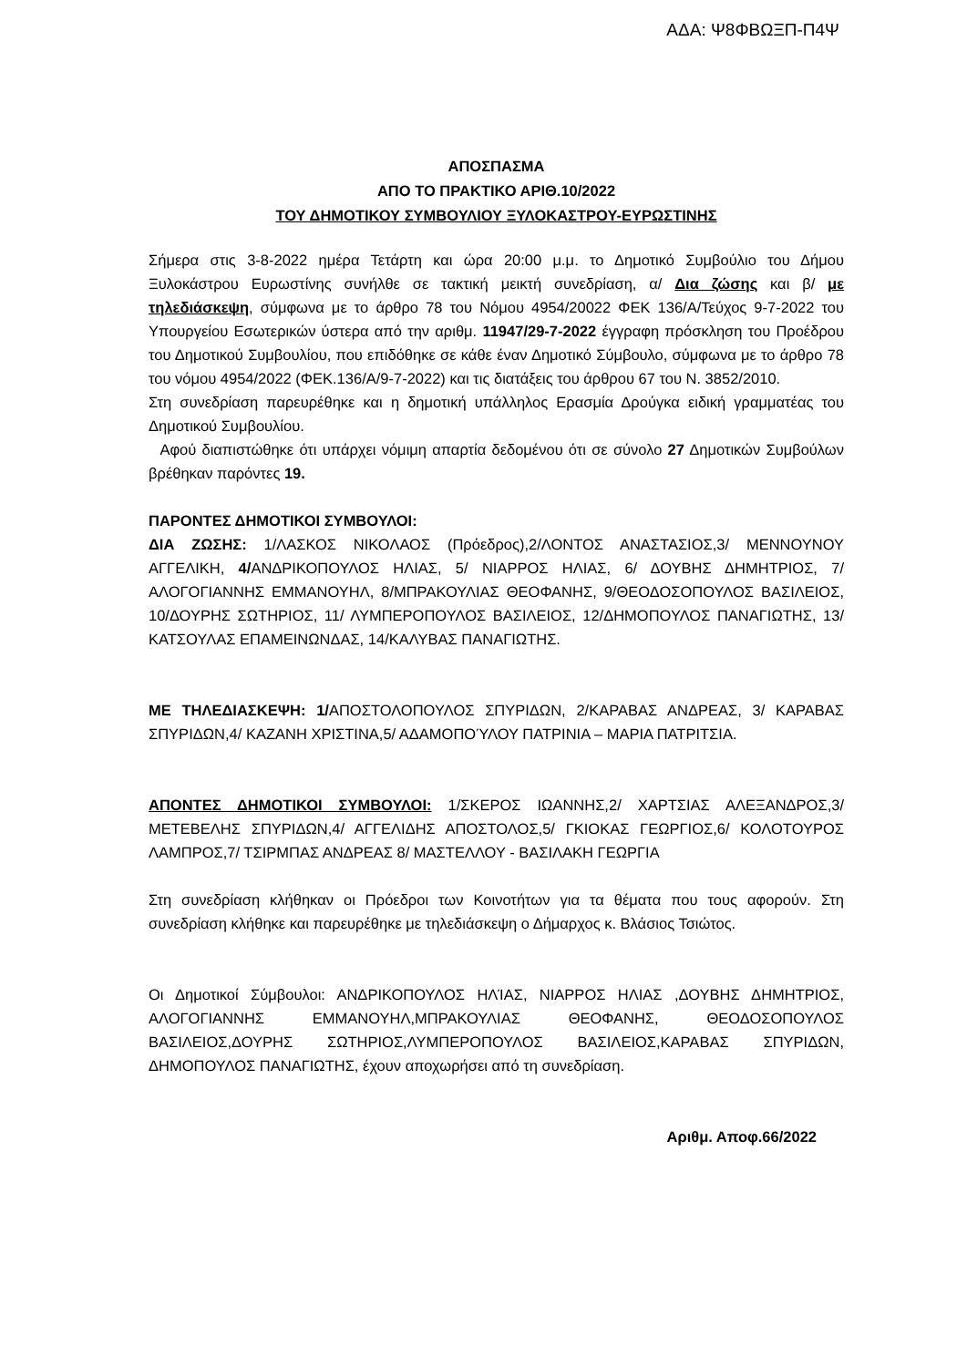ΑΔΑ: Ψ8ΦΒΩΞΠ-Π4Ψ
ΑΠΟΣΠΑΣΜΑ
ΑΠΟ ΤΟ ΠΡΑΚΤΙΚΟ ΑΡΙΘ.10/2022
ΤΟΥ ΔΗΜΟΤΙΚΟΥ ΣΥΜΒΟΥΛΙΟΥ ΞΥΛΟΚΑΣΤΡΟΥ-ΕΥΡΩΣΤΙΝΗΣ
Σήμερα στις 3-8-2022 ημέρα Τετάρτη και ώρα 20:00 μ.μ. το Δημοτικό Συμβούλιο του Δήμου Ξυλοκάστρου Ευρωστίνης συνήλθε σε τακτική μεικτή συνεδρίαση, α/ Δια ζώσης και β/ με τηλεδιάσκεψη, σύμφωνα με το άρθρο 78 του Νόμου 4954/20022 ΦΕΚ 136/Α/Τεύχος 9-7-2022 του Υπουργείου Εσωτερικών ύστερα από την αριθμ. 11947/29-7-2022 έγγραφη πρόσκληση του Προέδρου του Δημοτικού Συμβουλίου, που επιδόθηκε σε κάθε έναν Δημοτικό Σύμβουλο, σύμφωνα με το άρθρο 78 του νόμου 4954/2022 (ΦΕΚ.136/Α/9-7-2022) και τις διατάξεις του άρθρου 67 του Ν. 3852/2010.
Στη συνεδρίαση παρευρέθηκε και η δημοτική υπάλληλος Ερασμία Δρούγκα ειδική γραμματέας του Δημοτικού Συμβουλίου.
Αφού διαπιστώθηκε ότι υπάρχει νόμιμη απαρτία δεδομένου ότι σε σύνολο 27 Δημοτικών Συμβούλων βρέθηκαν παρόντες 19.
ΠΑΡΟΝΤΕΣ ΔΗΜΟΤΙΚΟΙ ΣΥΜΒΟΥΛΟΙ:
ΔΙΑ ΖΩΣΗΣ: 1/ΛΑΣΚΟΣ ΝΙΚΟΛΑΟΣ (Πρόεδρος),2/ΛΟΝΤΟΣ ΑΝΑΣΤΑΣΙΟΣ,3/ ΜΕΝΝΟΥΝΟΥ ΑΓΓΕΛΙΚΗ, 4/ΑΝΔΡΙΚΟΠΟΥΛΟΣ ΗΛΙΑΣ, 5/ ΝΙΑΡΡΟΣ ΗΛΙΑΣ, 6/ ΔΟΥΒΗΣ ΔΗΜΗΤΡΙΟΣ, 7/ΑΛΟΓΟΓΙΑΝΝΗΣ ΕΜΜΑΝΟΥΗΛ, 8/ΜΠΡΑΚΟΥΛΙΑΣ ΘΕΟΦΑΝΗΣ, 9/ΘΕΟΔΟΣΟΠΟΥΛΟΣ ΒΑΣΙΛΕΙΟΣ, 10/ΔΟΥΡΗΣ ΣΩΤΗΡΙΟΣ, 11/ ΛΥΜΠΕΡΟΠΟΥΛΟΣ ΒΑΣΙΛΕΙΟΣ, 12/ΔΗΜΟΠΟΥΛΟΣ ΠΑΝΑΓΙΩΤΗΣ, 13/ΚΑΤΣΟΥΛΑΣ ΕΠΑΜΕΙΝΩΝΔΑΣ, 14/ΚΑΛΥΒΑΣ ΠΑΝΑΓΙΩΤΗΣ.
ΜΕ ΤΗΛΕΔΙΑΣΚΕΨΗ: 1/ΑΠΟΣΤΟΛΟΠΟΥΛΟΣ ΣΠΥΡΙΔΩΝ, 2/ΚΑΡΑΒΑΣ ΑΝΔΡΕΑΣ, 3/ ΚΑΡΑΒΑΣ ΣΠΥΡΙΔΩΝ,4/ ΚΑΖΑΝΗ ΧΡΙΣΤΙΝΑ,5/ ΑΔΑΜΟΠΟΎΛΟΥ ΠΑΤΡΙΝΙΑ – ΜΑΡΙΑ ΠΑΤΡΙΤΣΙΑ.
ΑΠΟΝΤΕΣ ΔΗΜΟΤΙΚΟΙ ΣΥΜΒΟΥΛΟΙ: 1/ΣΚΕΡΟΣ ΙΩΑΝΝΗΣ,2/ ΧΑΡΤΣΙΑΣ ΑΛΕΞΑΝΔΡΟΣ,3/ ΜΕΤΕΒΕΛΗΣ ΣΠΥΡΙΔΩΝ,4/ ΑΓΓΕΛΙΔΗΣ ΑΠΟΣΤΟΛΟΣ,5/ ΓΚΙΟΚΑΣ ΓΕΩΡΓΙΟΣ,6/ ΚΟΛΟΤΟΥΡΟΣ ΛΑΜΠΡΟΣ,7/ ΤΣΙΡΜΠΑΣ ΑΝΔΡΕΑΣ 8/ ΜΑΣΤΕΛΛΟΥ - ΒΑΣΙΛΑΚΗ ΓΕΩΡΓΙΑ
Στη συνεδρίαση κλήθηκαν οι Πρόεδροι των Κοινοτήτων για τα θέματα που τους αφορούν. Στη συνεδρίαση κλήθηκε και παρευρέθηκε με τηλεδιάσκεψη ο Δήμαρχος κ. Βλάσιος Τσιώτος.
Οι Δημοτικοί Σύμβουλοι: ΑΝΔΡΙΚΟΠΟΥΛΟΣ ΗΛΊΑΣ, ΝΙΑΡΡΟΣ ΗΛΙΑΣ ,ΔΟΥΒΗΣ ΔΗΜΗΤΡΙΟΣ, ΑΛΟΓΟΓΙΑΝΝΗΣ ΕΜΜΑΝΟΥΗΛ,ΜΠΡΑΚΟΥΛΙΑΣ ΘΕΟΦΑΝΗΣ, ΘΕΟΔΟΣΟΠΟΥΛΟΣ ΒΑΣΙΛΕΙΟΣ,ΔΟΥΡΗΣ ΣΩΤΗΡΙΟΣ,ΛΥΜΠΕΡΟΠΟΥΛΟΣ ΒΑΣΙΛΕΙΟΣ,ΚΑΡΑΒΑΣ ΣΠΥΡΙΔΩΝ, ΔΗΜΟΠΟΥΛΟΣ ΠΑΝΑΓΙΩΤΗΣ, έχουν αποχωρήσει από τη συνεδρίαση.
Αριθμ. Αποφ.66/2022